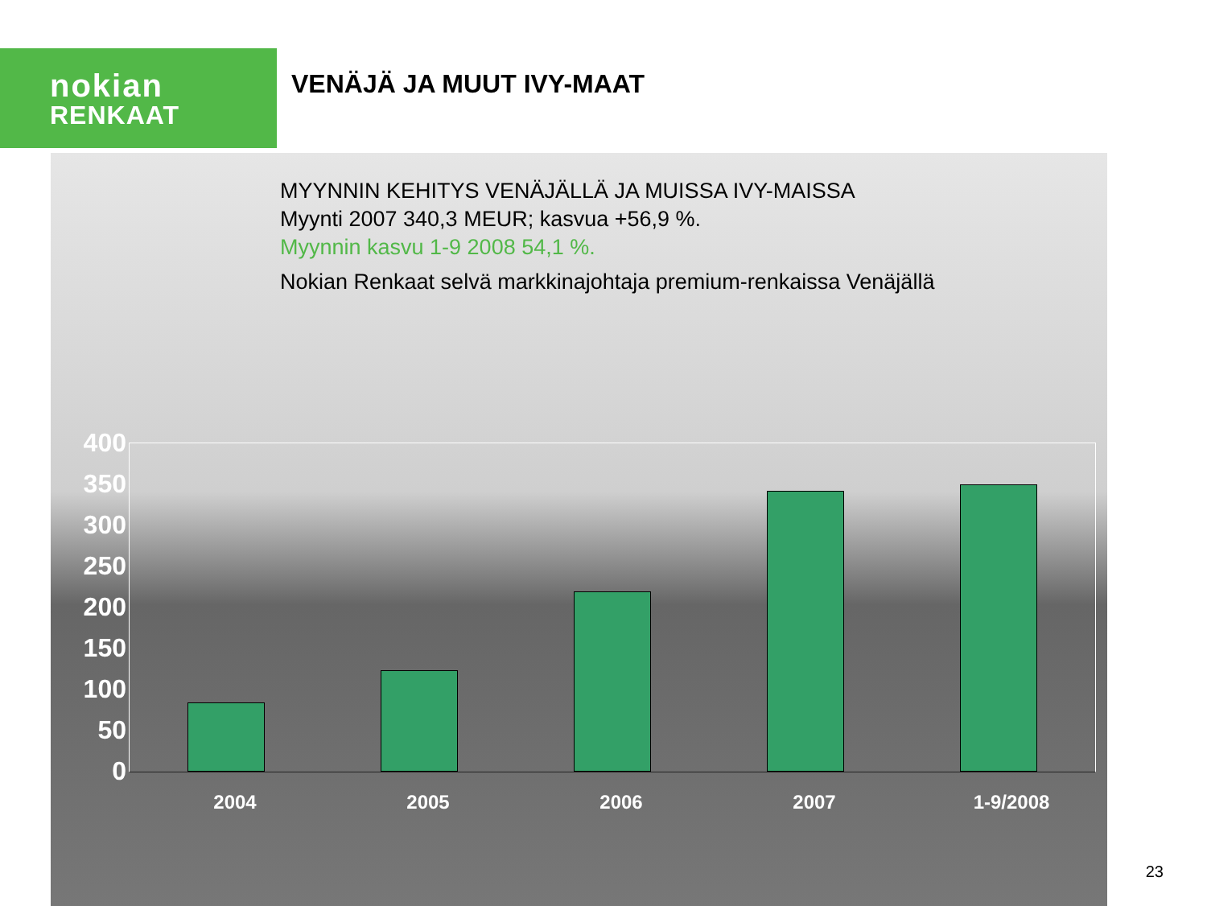nokian
RENKAAT
VENÄJÄ JA MUUT IVY-MAAT
MYYNNIN KEHITYS VENÄJÄLLÄ JA MUISSA IVY-MAISSA
Myynti 2007 340,3 MEUR; kasvua +56,9 %.
Myynnin kasvu 1-9 2008 54,1 %.
Nokian Renkaat selvä markkinajohtaja premium-renkaissa Venäjällä
400
350
300
250
200
150
100
50
0
2004 2005 2006 2007 1-9/2008
23